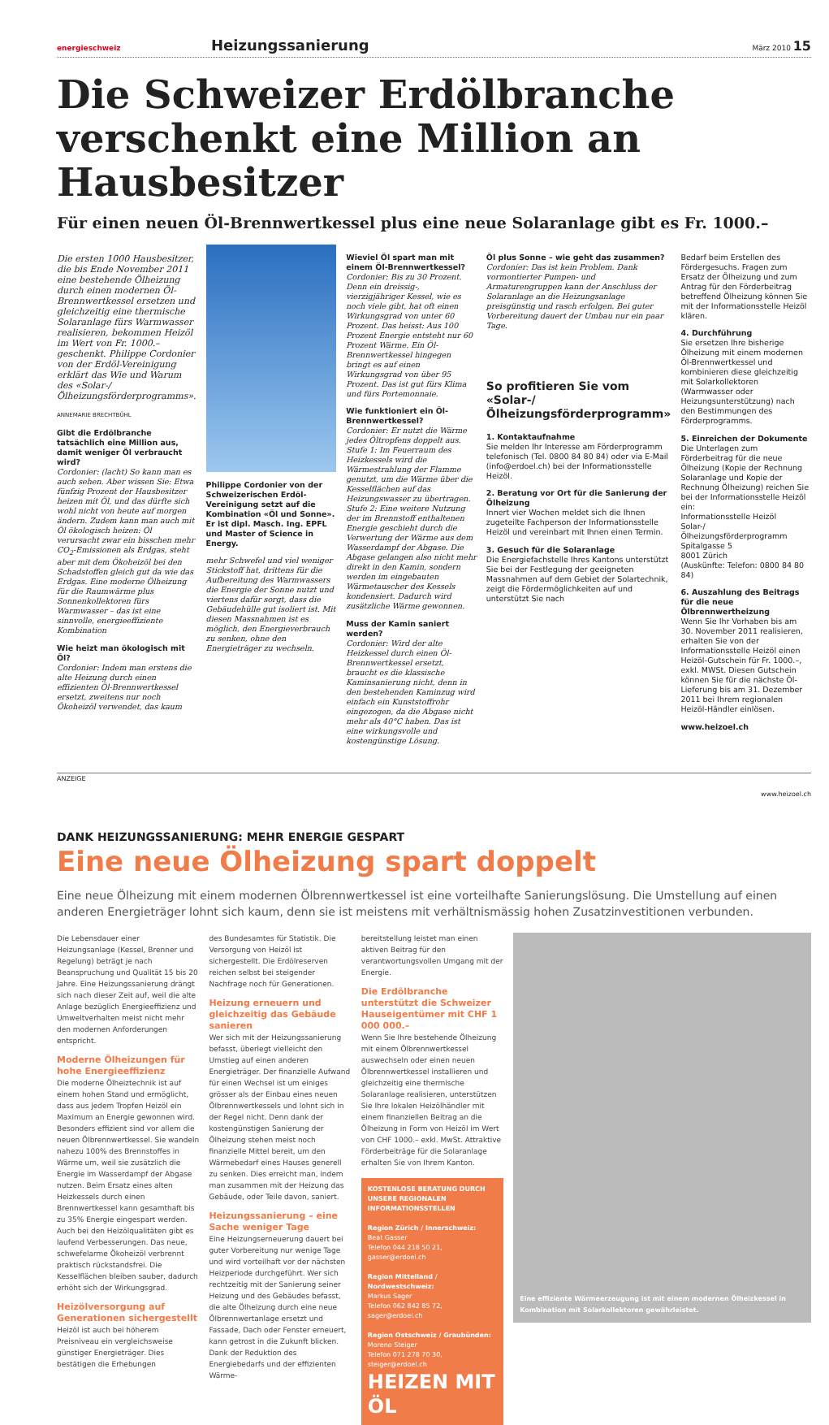energieschweiz
Heizungssanierung
März 2010 15
Die Schweizer Erdölbranche verschenkt eine Million an Hausbesitzer
Für einen neuen Öl-Brennwertkessel plus eine neue Solaranlage gibt es Fr. 1000.–
Die ersten 1000 Hausbesitzer, die bis Ende November 2011 eine bestehende Ölheizung durch einen modernen Öl-Brennwertkessel ersetzen und gleichzeitig eine thermische Solaranlage fürs Warmwasser realisieren, bekommen Heizöl im Wert von Fr. 1000.– geschenkt. Philippe Cordonier von der Erdöl-Vereinigung erklärt das Wie und Warum des «Solar-/Ölheizungsförderprogramms».
ANNEMARIE BRECHTBÜHL
Gibt die Erdölbranche tatsächlich eine Million aus, damit weniger Öl verbraucht wird?
Cordonier: (lacht) So kann man es auch sehen. Aber wissen Sie: Etwa fünfzig Prozent der Hausbesitzer heizen mit Öl, und das dürfte sich wohl nicht von heute auf morgen ändern. Zudem kann man auch mit Öl ökologisch heizen: Öl verursacht zwar ein bisschen mehr CO<sub>2</sub>-Emissionen als Erdgas, steht aber mit dem Ökoheizöl bei den Schadstoffen gleich gut da wie das Erdgas. Eine moderne Ölheizung für die Raumwärme plus Sonnenkollektoren fürs Warmwasser – das ist eine sinnvolle, energieeffiziente Kombination
Wie heizt man ökologisch mit Öl?
Cordonier: Indem man erstens die alte Heizung durch einen effizienten Öl-Brennwertkessel ersetzt, zweitens nur noch Ökoheizöl verwendet, das kaum
Philippe Cordonier von der Schweizerischen Erdöl-Vereinigung setzt auf die Kombination «Öl und Sonne». Er ist dipl. Masch. Ing. EPFL und Master of Science in Energy.
mehr Schwefel und viel weniger Stickstoff hat, drittens für die Aufbereitung des Warmwassers die Energie der Sonne nutzt und viertens dafür sorgt, dass die Gebäudehülle gut isoliert ist. Mit diesen Massnahmen ist es möglich, den Energieverbrauch zu senken, ohne den Energieträger zu wechseln.
Wieviel Öl spart man mit einem Öl-Brennwertkessel?
Cordonier: Bis zu 30 Prozent. Denn ein dreissig-, vierzigjähriger Kessel, wie es noch viele gibt, hat oft einen Wirkungsgrad von unter 60 Prozent. Das heisst: Aus 100 Prozent Energie entsteht nur 60 Prozent Wärme. Ein Öl-Brennwertkessel hingegen bringt es auf einen Wirkungsgrad von über 95 Prozent. Das ist gut fürs Klima und fürs Portemonnaie.
Wie funktioniert ein Öl-Brennwertkessel?
Cordonier: Er nutzt die Wärme jedes Öltropfens doppelt aus. Stufe 1: Im Feuerraum des Heizkessels wird die Wärmestrahlung der Flamme genutzt, um die Wärme über die Kesselflächen auf das Heizungswasser zu übertragen. Stufe 2: Eine weitere Nutzung der im Brennstoff enthaltenen Energie geschieht durch die Verwertung der Wärme aus dem Wasserdampf der Abgase. Die Abgase gelangen also nicht mehr direkt in den Kamin, sondern werden im eingebauten Wärmetauscher des Kessels kondensiert. Dadurch wird zusätzliche Wärme gewonnen.
Muss der Kamin saniert werden?
Cordonier: Wird der alte Heizkessel durch einen Öl-Brennwertkessel ersetzt, braucht es die klassische Kaminsanierung nicht, denn in den bestehenden Kaminzug wird einfach ein Kunststoffrohr eingezogen, da die Abgase nicht mehr als 40°C haben. Das ist eine wirkungsvolle und kostengünstige Lösung.
Öl plus Sonne – wie geht das zusammen?
Cordonier: Das ist kein Problem. Dank vormontierter Pumpen- und Armaturengruppen kann der Anschluss der Solaranlage an die Heizungsanlage preisgünstig und rasch erfolgen. Bei guter Vorbereitung dauert der Umbau nur ein paar Tage.
So profitieren Sie vom «Solar-/Ölheizungsförderprogramm»
1. Kontaktaufnahme
Sie melden Ihr Interesse am Förderprogramm telefonisch (Tel. 0800 84 80 84) oder via E-Mail (info@erdoel.ch) bei der Informationsstelle Heizöl.
2. Beratung vor Ort für die Sanierung der Ölheizung
Innert vier Wochen meldet sich die Ihnen zugeteilte Fachperson der Informationsstelle Heizöl und vereinbart mit Ihnen einen Termin.
3. Gesuch für die Solaranlage
Die Energiefachstelle Ihres Kantons unterstützt Sie bei der Festlegung der geeigneten Massnahmen auf dem Gebiet der Solartechnik, zeigt die Fördermöglichkeiten auf und unterstützt Sie nach
Bedarf beim Erstellen des Fördergesuchs. Fragen zum Ersatz der Ölheizung und zum Antrag für den Förderbeitrag betreffend Ölheizung können Sie mit der Informationsstelle Heizöl klären.
4. Durchführung
Sie ersetzen Ihre bisherige Ölheizung mit einem modernen Öl-Brennwertkessel und kombinieren diese gleichzeitig mit Solarkollektoren (Warmwasser oder Heizungsunterstützung) nach den Bestimmungen des Förderprogramms.
5. Einreichen der Dokumente
Die Unterlagen zum Förderbeitrag für die neue Ölheizung (Kopie der Rechnung Solaranlage und Kopie der Rechnung Ölheizung) reichen Sie bei der Informationsstelle Heizöl ein:
Informationsstelle Heizöl
Solar-/Ölheizungsförderprogramm
Spitalgasse 5
8001 Zürich
(Auskünfte: Telefon: 0800 84 80 84)
6. Auszahlung des Beitrags für die neue Ölbrennwertheizung
Wenn Sie Ihr Vorhaben bis am 30. November 2011 realisieren, erhalten Sie von der Informationsstelle Heizöl einen Heizöl-Gutschein für Fr. 1000.–, exkl. MWSt. Diesen Gutschein können Sie für die nächste Öl-Lieferung bis am 31. Dezember 2011 bei Ihrem regionalen Heizöl-Händler einlösen.
www.heizoel.ch
ANZEIGE
www.heizoel.ch
DANK HEIZUNGSSANIERUNG: MEHR ENERGIE GESPART
Eine neue Ölheizung spart doppelt
Eine neue Ölheizung mit einem modernen Ölbrennwertkessel ist eine vorteilhafte Sanierungslösung. Die Umstellung auf einen anderen Energieträger lohnt sich kaum, denn sie ist meistens mit verhältnismässig hohen Zusatzinvestitionen verbunden.
Die Lebensdauer einer Heizungsanlage (Kessel, Brenner und Regelung) beträgt je nach Beanspruchung und Qualität 15 bis 20 Jahre. Eine Heizungssanierung drängt sich nach dieser Zeit auf, weil die alte Anlage bezüglich Energieeffizienz und Umweltverhalten meist nicht mehr den modernen Anforderungen entspricht.
Moderne Ölheizungen für hohe Energieeffizienz
Die moderne Ölheiztechnik ist auf einem hohen Stand und ermöglicht, dass aus jedem Tropfen Heizöl ein Maximum an Energie gewonnen wird. Besonders effizient sind vor allem die neuen Ölbrennwertkessel. Sie wandeln nahezu 100% des Brennstoffes in Wärme um, weil sie zusätzlich die Energie im Wasserdampf der Abgase nutzen. Beim Ersatz eines alten Heizkessels durch einen Brennwertkessel kann gesamthaft bis zu 35% Energie eingespart werden. Auch bei den Heizölqualitäten gibt es laufend Verbesserungen. Das neue, schwefelarme Ökoheizöl verbrennt praktisch rückstandsfrei. Die Kesselflächen bleiben sauber, dadurch erhöht sich der Wirkungsgrad.
Heizölversorgung auf Generationen sichergestellt
Heizöl ist auch bei höherem Preisniveau ein vergleichsweise günstiger Energieträger. Dies bestätigen die Erhebungen
des Bundesamtes für Statistik. Die Versorgung von Heizöl ist sichergestellt. Die Erdölreserven reichen selbst bei steigender Nachfrage noch für Generationen.
Heizung erneuern und gleichzeitig das Gebäude sanieren
Wer sich mit der Heizungssanierung befasst, überlegt vielleicht den Umstieg auf einen anderen Energieträger. Der finanzielle Aufwand für einen Wechsel ist um einiges grösser als der Einbau eines neuen Ölbrennwertkessels und lohnt sich in der Regel nicht. Denn dank der kostengünstigen Sanierung der Ölheizung stehen meist noch finanzielle Mittel bereit, um den Wärmebedarf eines Hauses generell zu senken. Dies erreicht man, indem man zusammen mit der Heizung das Gebäude, oder Teile davon, saniert.
Heizungssanierung – eine Sache weniger Tage
Eine Heizungserneuerung dauert bei guter Vorbereitung nur wenige Tage und wird vorteilhaft vor der nächsten Heizperiode durchgeführt. Wer sich rechtzeitig mit der Sanierung seiner Heizung und des Gebäudes befasst, die alte Ölheizung durch eine neue Ölbrennwertanlage ersetzt und Fassade, Dach oder Fenster erneuert, kann getrost in die Zukunft blicken. Dank der Reduktion des Energiebedarfs und der effizienten Wärme-
bereitstellung leistet man einen aktiven Beitrag für den verantwortungsvollen Umgang mit der Energie.
Die Erdölbranche unterstützt die Schweizer Hauseigentümer mit CHF 1 000 000.–
Wenn Sie Ihre bestehende Ölheizung mit einem Ölbrennwertkessel auswechseln oder einen neuen Ölbrennwertkessel installieren und gleichzeitig eine thermische Solaranlage realisieren, unterstützen Sie Ihre lokalen Heizölhändler mit einem finanziellen Beitrag an die Ölheizung in Form von Heizöl im Wert von CHF 1000.– exkl. MwSt. Attraktive Förderbeiträge für die Solaranlage erhalten Sie von Ihrem Kanton.
KOSTENLOSE BERATUNG DURCH UNSERE REGIONALEN INFORMATIONSSTELLEN
Region Zürich / Innerschweiz:
Beat Gasser
Telefon 044 218 50 21, gasser@erdoel.ch
Region Mittelland / Nordwestschweiz:
Markus Sager
Telefon 062 842 85 72, sager@erdoel.ch
Region Ostschweiz / Graubünden:
Moreno Steiger
Telefon 071 278 70 30, steiger@erdoel.ch
HEIZEN MIT ÖL
Eine effiziente Wärmeerzeugung ist mit einem modernen Ölheizkessel in Kombination mit Solarkollektoren gewährleistet.